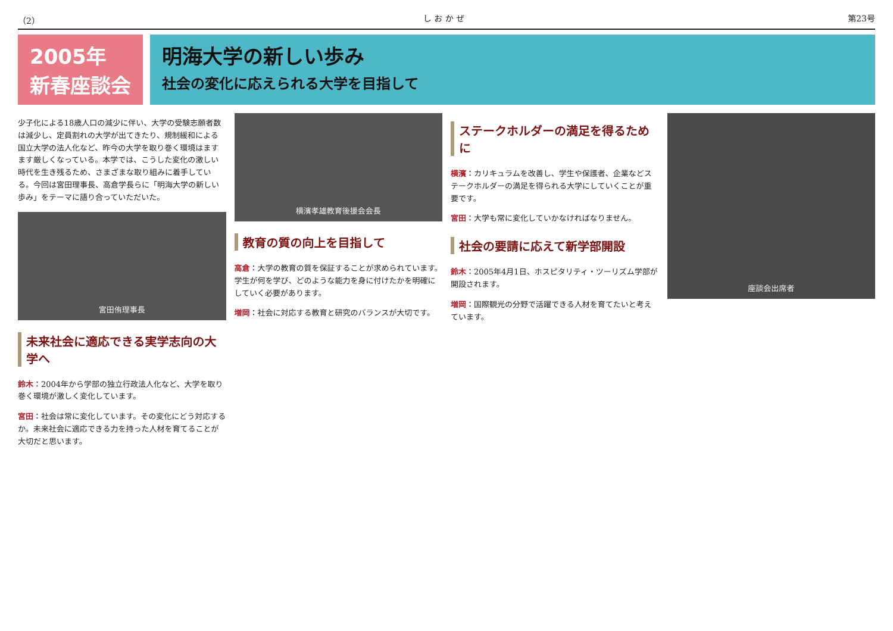（2） し お か ぜ 第23号
2005年
新春座談会
明海大学の新しい歩み
社会の変化に応えられる大学を目指して
少子化による18歳人口の減少に伴い、大学の受験志願者数は減少し、定員割れの大学が出てきたり、規制緩和による国立大学の法人化など、昨今の大学を取り巻く環境はますます厳しくなっている。本学では、こうした変化の激しい時代を生き残るため、さまざまな取り組みに着手している。今回は宮田理事長、高倉学長らに「明海大学の新しい歩み」をテーマに語り合っていただいた。
宮田侑理事長
未来社会に適応できる実学志向の大学へ
鈴木：2004年から学部の独立行政法人化など、大学を取り巻く環境が激しく変化しています。
宮田：社会は常に変化しています。その変化にどう対応するか。未来社会に適応できる力を持った人材を育てることが大切だと思います。
横濱孝雄教育後援会会長
教育の質の向上を目指して
高倉：大学の教育の質を保証することが求められています。学生が何を学び、どのような能力を身に付けたかを明確にしていく必要があります。
増岡：社会に対応する教育と研究のバランスが大切です。
ステークホルダーの満足を得るために
横濱：カリキュラムを改善し、学生や保護者、企業などステークホルダーの満足を得られる大学にしていくことが重要です。
宮田：大学も常に変化していかなければなりません。
社会の要請に応えて新学部開設
鈴木：2005年4月1日、ホスピタリティ・ツーリズム学部が開設されます。
増岡：国際観光の分野で活躍できる人材を育てたいと考えています。
座談会出席者